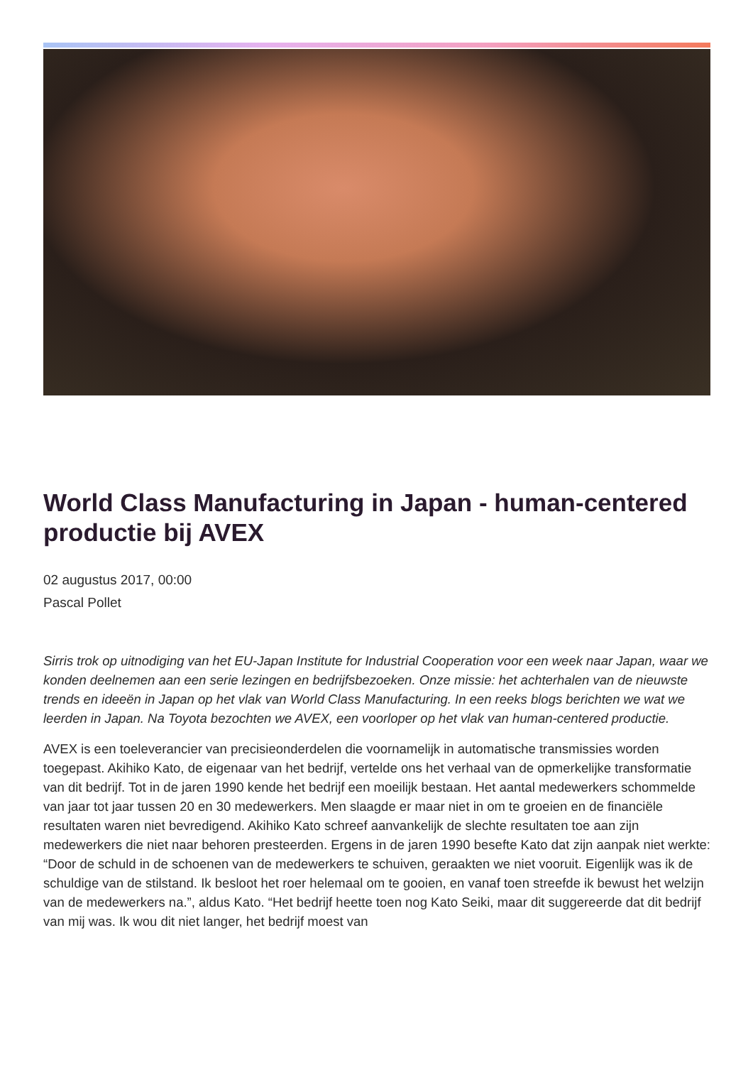World Class Manufacturing in Japan - human-centered productie bij AVEX
02 augustus 2017, 00:00
Pascal Pollet
Sirris trok op uitnodiging van het EU-Japan Institute for Industrial Cooperation voor een week naar Japan, waar we konden deelnemen aan een serie lezingen en bedrijfsbezoeken. Onze missie: het achterhalen van de nieuwste trends en ideeën in Japan op het vlak van World Class Manufacturing. In een reeks blogs berichten we wat we leerden in Japan. Na Toyota bezochten we AVEX, een voorloper op het vlak van human-centered productie.
AVEX is een toeleverancier van precisieonderdelen die voornamelijk in automatische transmissies worden toegepast. Akihiko Kato, de eigenaar van het bedrijf, vertelde ons het verhaal van de opmerkelijke transformatie van dit bedrijf. Tot in de jaren 1990 kende het bedrijf een moeilijk bestaan. Het aantal medewerkers schommelde van jaar tot jaar tussen 20 en 30 medewerkers. Men slaagde er maar niet in om te groeien en de financiële resultaten waren niet bevredigend. Akihiko Kato schreef aanvankelijk de slechte resultaten toe aan zijn medewerkers die niet naar behoren presteerden. Ergens in de jaren 1990 besefte Kato dat zijn aanpak niet werkte: “Door de schuld in de schoenen van de medewerkers te schuiven, geraakten we niet vooruit. Eigenlijk was ik de schuldige van de stilstand. Ik besloot het roer helemaal om te gooien, en vanaf toen streefde ik bewust het welzijn van de medewerkers na.”, aldus Kato. “Het bedrijf heette toen nog Kato Seiki, maar dit suggereerde dat dit bedrijf van mij was. Ik wou dit niet langer, het bedrijf moest van